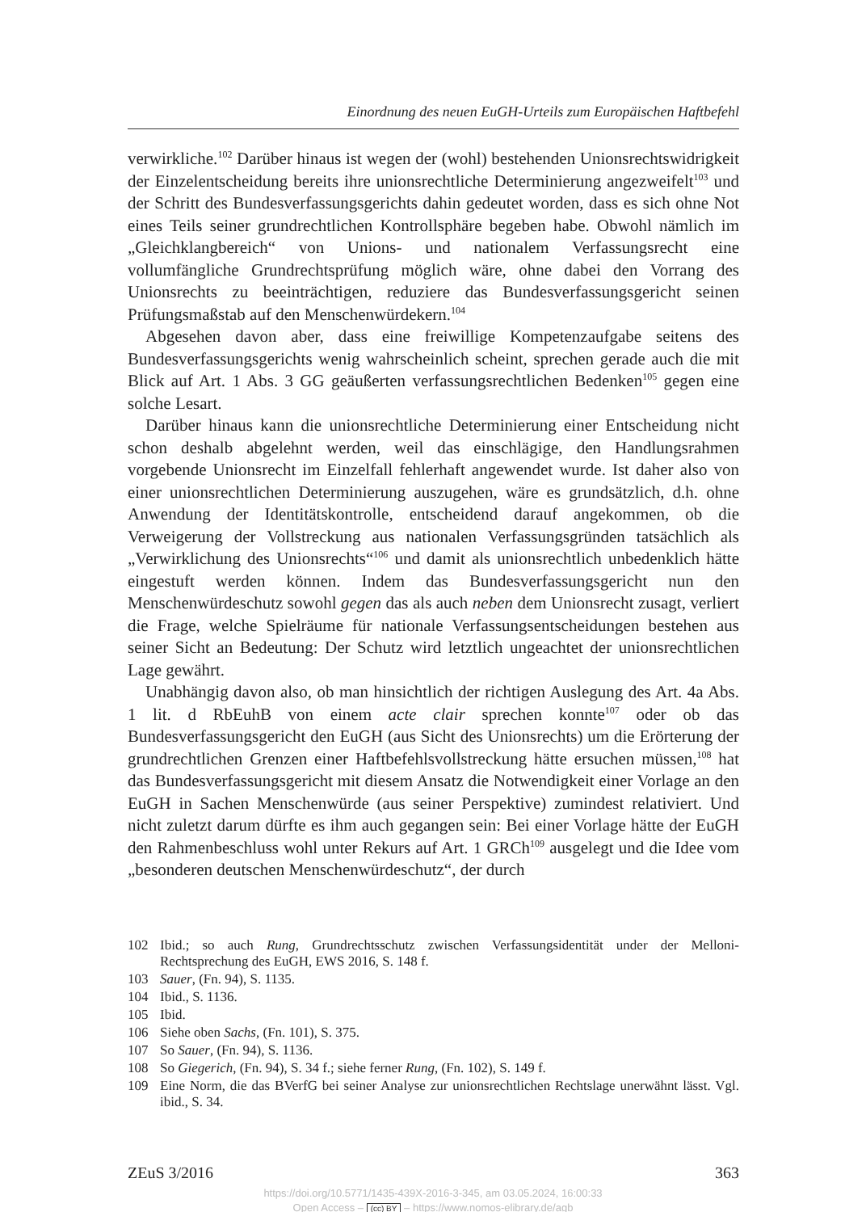Einordnung des neuen EuGH-Urteils zum Europäischen Haftbefehl
verwirkliche.<sup>102</sup> Darüber hinaus ist wegen der (wohl) bestehenden Unionsrechtswidrigkeit der Einzelentscheidung bereits ihre unionsrechtliche Determinierung angezweifelt<sup>103</sup> und der Schritt des Bundesverfassungsgerichts dahin gedeutet worden, dass es sich ohne Not eines Teils seiner grundrechtlichen Kontrollsphäre begeben habe. Obwohl nämlich im „Gleichklangbereich“ von Unions- und nationalem Verfassungsrecht eine vollumfängliche Grundrechtsprüfung möglich wäre, ohne dabei den Vorrang des Unionsrechts zu beeinträchtigen, reduziere das Bundesverfassungsgericht seinen Prüfungsmaßstab auf den Menschenwürdekern.<sup>104</sup>
Abgesehen davon aber, dass eine freiwillige Kompetenzaufgabe seitens des Bundesverfassungsgerichts wenig wahrscheinlich scheint, sprechen gerade auch die mit Blick auf Art. 1 Abs. 3 GG geäußerten verfassungsrechtlichen Bedenken<sup>105</sup> gegen eine solche Lesart.
Darüber hinaus kann die unionsrechtliche Determinierung einer Entscheidung nicht schon deshalb abgelehnt werden, weil das einschlägige, den Handlungsrahmen vorgebende Unionsrecht im Einzelfall fehlerhaft angewendet wurde. Ist daher also von einer unionsrechtlichen Determinierung auszugehen, wäre es grundsätzlich, d.h. ohne Anwendung der Identitätskontrolle, entscheidend darauf angekommen, ob die Verweigerung der Vollstreckung aus nationalen Verfassungsgründen tatsächlich als „Verwirklichung des Unionsrechts“<sup>106</sup> und damit als unionsrechtlich unbedenklich hätte eingestuft werden können. Indem das Bundesverfassungsgericht nun den Menschenwürdeschutz sowohl gegen das als auch neben dem Unionsrecht zusagt, verliert die Frage, welche Spielräume für nationale Verfassungsentscheidungen bestehen aus seiner Sicht an Bedeutung: Der Schutz wird letztlich ungeachtet der unionsrechtlichen Lage gewährt.
Unabhängig davon also, ob man hinsichtlich der richtigen Auslegung des Art. 4a Abs. 1 lit. d RbEuhB von einem acte clair sprechen konnte<sup>107</sup> oder ob das Bundesverfassungsgericht den EuGH (aus Sicht des Unionsrechts) um die Erörterung der grundrechtlichen Grenzen einer Haftbefehlsvollstreckung hätte ersuchen müssen,<sup>108</sup> hat das Bundesverfassungsgericht mit diesem Ansatz die Notwendigkeit einer Vorlage an den EuGH in Sachen Menschenwürde (aus seiner Perspektive) zumindest relativiert. Und nicht zuletzt darum dürfte es ihm auch gegangen sein: Bei einer Vorlage hätte der EuGH den Rahmenbeschluss wohl unter Rekurs auf Art. 1 GRCh<sup>109</sup> ausgelegt und die Idee vom „besonderen deutschen Menschenwürdeschutz“, der durch
102 Ibid.; so auch Rung, Grundrechtsschutz zwischen Verfassungsidentität under der Melloni-Rechtsprechung des EuGH, EWS 2016, S. 148 f.
103 Sauer, (Fn. 94), S. 1135.
104 Ibid., S. 1136.
105 Ibid.
106 Siehe oben Sachs, (Fn. 101), S. 375.
107 So Sauer, (Fn. 94), S. 1136.
108 So Giegerich, (Fn. 94), S. 34 f.; siehe ferner Rung, (Fn. 102), S. 149 f.
109 Eine Norm, die das BVerfG bei seiner Analyse zur unionsrechtlichen Rechtslage unerwähnt lässt. Vgl. ibid., S. 34.
ZEuS 3/2016 363
https://doi.org/10.5771/1435-439X-2016-3-345, am 03.05.2024, 16:00:33
Open Access – (cc) BY – https://www.nomos-elibrary.de/agb